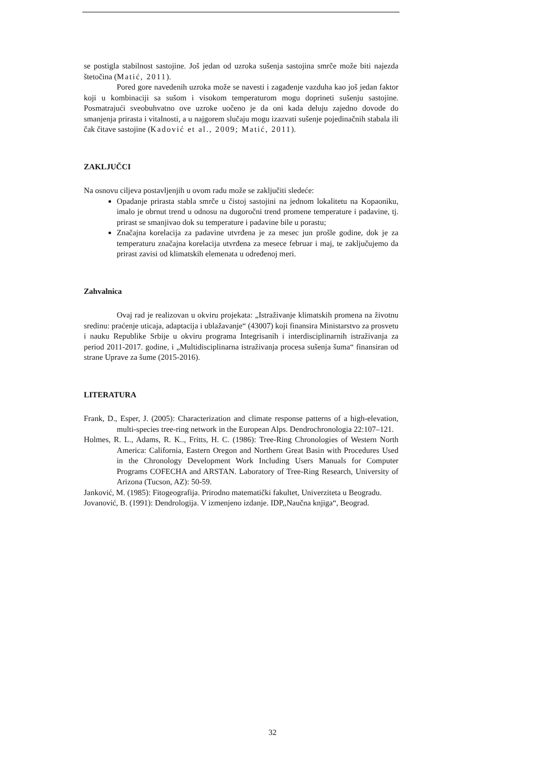se postigla stabilnost sastojine. Još jedan od uzroka sušenja sastojina smrče može biti najezda štetočina (Matić, 2011).
Pored gore navedenih uzroka može se navesti i zagađenje vazduha kao još jedan faktor koji u kombinaciji sa sušom i visokom temperaturom mogu doprineti sušenju sastojine. Posmatrajući sveobuhvatno ove uzroke uočeno je da oni kada deluju zajedno dovode do smanjenja prirasta i vitalnosti, a u najgorem slučaju mogu izazvati sušenje pojedinačnih stabala ili čak čitave sastojine (Kadović et al., 2009; Matić, 2011).
ZAKLJUČCI
Na osnovu ciljeva postavljenjih u ovom radu može se zaključiti sledeće:
Opadanje prirasta stabla smrče u čistoj sastojini na jednom lokalitetu na Kopaoniku, imalo je obrnut trend u odnosu na dugoročni trend promene temperature i padavine, tj. prirast se smanjivao dok su temperature i padavine bile u porastu;
Značajna korelacija za padavine utvrđena je za mesec jun prošle godine, dok je za temperaturu značajna korelacija utvrđena za mesece februar i maj, te zaključujemo da prirast zavisi od klimatskih elemenata u određenoj meri.
Zahvalnica
Ovaj rad je realizovan u okviru projekata: „Istraživanje klimatskih promena na životnu sredinu: praćenje uticaja, adaptacija i ublažavanje“ (43007) koji finansira Ministarstvo za prosvetu i nauku Republike Srbije u okviru programa Integrisanih i interdisciplinarnih istraživanja za period 2011-2017. godine, i „Multidisciplinarna istraživanja procesa sušenja šuma“ finansiran od strane Uprave za šume (2015-2016).
LITERATURA
Frank, D., Esper, J. (2005): Characterization and climate response patterns of a high-elevation, multi-species tree-ring network in the European Alps. Dendrochronologia 22:107–121.
Holmes, R. L., Adams, R. K.., Fritts, H. C. (1986): Tree-Ring Chronologies of Western North America: California, Eastern Oregon and Northern Great Basin with Procedures Used in the Chronology Development Work Including Users Manuals for Computer Programs COFECHA and ARSTAN. Laboratory of Tree-Ring Research, University of Arizona (Tucson, AZ): 50-59.
Janković, M. (1985): Fitogeografija. Prirodno matematički fakultet, Univerziteta u Beogradu.
Jovanović, B. (1991): Dendrologija. V izmenjeno izdanje. IDP,,Naučna knjiga“, Beograd.
32